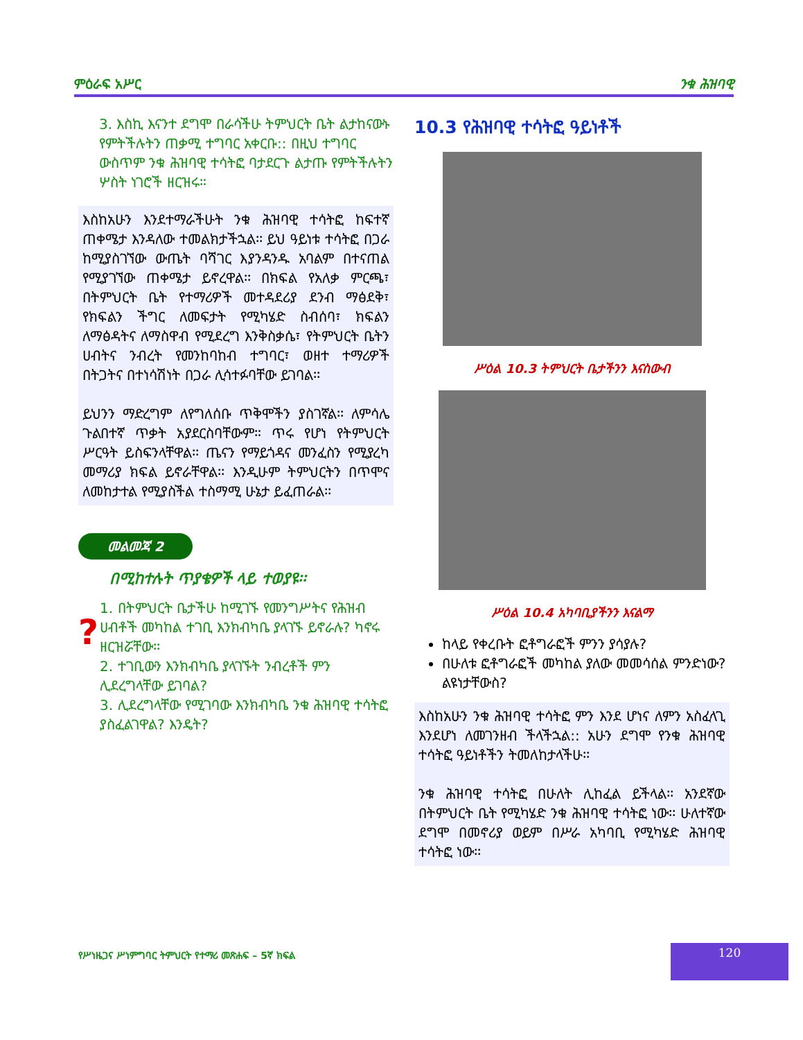ምዕራፍ አሥር ንቁ ሕዝባዊ
3. እስኪ እናንተ ደግሞ በራሳችሁ ትምህርት ቤት ልታከናውኑ የምትችሉትን ጠቃሚ ተግባር አቀርቡ:: በዚህ ተግባር ውስጥም ንቁ ሕዝባዊ ተሳትፎ ባታደርጉ ልታጡ የምትችሉትን ሦስት ነገሮች ዘርዝሩ።
እስከአሁን እንደተማራችሁት ንቁ ሕዝባዊ ተሳትፎ ከፍተኛ ጠቀሜታ እንዳለው ተመልክታችኋል፡፡ ይህ ዓይነቱ ተሳትፎ በጋራ ከሚያስገኘው ውጤት ባሻገር እያንዳንዱ አባልም በተናጠል የሚያገኘው ጠቀሜታ ይኖረዋል፡፡ በክፍል የአለቃ ምርጫ፣ በትምህርት ቤት የተማሪዎች መተዳደሪያ ደንብ ማፅደቅ፣ የክፍልን ችግር ለመፍታት የሚካሄድ ስብሰባ፣ ክፍልን ለማፅዳትና ለማስዋብ የሚደረግ እንቅስቃሴ፣ የትምህርት ቤትን ሀብትና ንብረት የመንከባከብ ተግባር፣ ወዘተ ተማሪዎች በትጋትና በተነሳሽነት በጋራ ሊሳተፉባቸው ይገባል፡፡
ይህንን ማድረግም ለየግለሰቡ ጥቅሞችን ያስገኛል፡፡ ለምሳሌ ጉልበተኛ ጥቃት አያደርስባቸውም። ጥሩ የሆነ የትምህርት ሥርዓት ይስፍንላቸዋል፡፡ ጤናን የማይጎዳና መንፈስን የሚያረካ መማሪያ ክፍል ይኖራቸዋል፡፡ እንዲሁም ትምህርትን በጥሞና ለመከታተል የሚያስችል ተስማሚ ሁኔታ ይፈጠራል፡፡
መልመጃ 2
በሚከተሉት ጥያቄዎች ላይ ተወያዩ፡፡
?
1. በትምህርት ቤታችሁ ከሚገኙ የመንግሥትና የሕዝብ ሀብቶች መካከል ተገቢ እንክብካቤ ያላገኙ ይኖራሉ? ካኖሩ ዘርዝሯቸው፡፡
2. ተገቢውን እንክብካቤ ያላገኙት ንብረቶች ምን ሊደረግላቸው ይገባል?
3. ሊደረግላቸው የሚገባው እንክብካቤ ንቁ ሕዝባዊ ተሳትፎ ያስፈልገዋል? እንዴት?
10.3 የሕዝባዊ ተሳትፎ ዓይነቶች
ሥዕል 10.3 ትምህርት ቤታችንን እናስውብ
ሥዕል 10.4 አካባቢያችንን እናልማ
ከላይ የቀረቡት ፎቶግራፎች ምንን ያሳያሉ?
በሁለቱ ፎቶግራፎች መካከል ያለው መመሳሰል ምንድነው? ልዩነታቸውስ?
እስከአሁን ንቁ ሕዝባዊ ተሳትፎ ምን እንደ ሆነና ለምን አስፈላጊ እንደሆነ ለመገንዘብ ችላችኋል:: አሁን ደግሞ የንቁ ሕዝባዊ ተሳትፎ ዓይነቶችን ትመለከታላችሁ፡፡
ንቁ ሕዝባዊ ተሳትፎ በሁለት ሊከፈል ይችላል፡፡ አንደኛው በትምህርት ቤት የሚካሄድ ንቁ ሕዝባዊ ተሳትፎ ነው፡፡ ሁለተኛው ደግሞ በመኖሪያ ወይም በሥራ አካባቢ የሚካሄድ ሕዝባዊ ተሳትፎ ነው፡፡
የሥነዜጋና ሥነምግባር ትምህርት የተማሪ መጽሐፍ – 5ኛ ክፍል
120